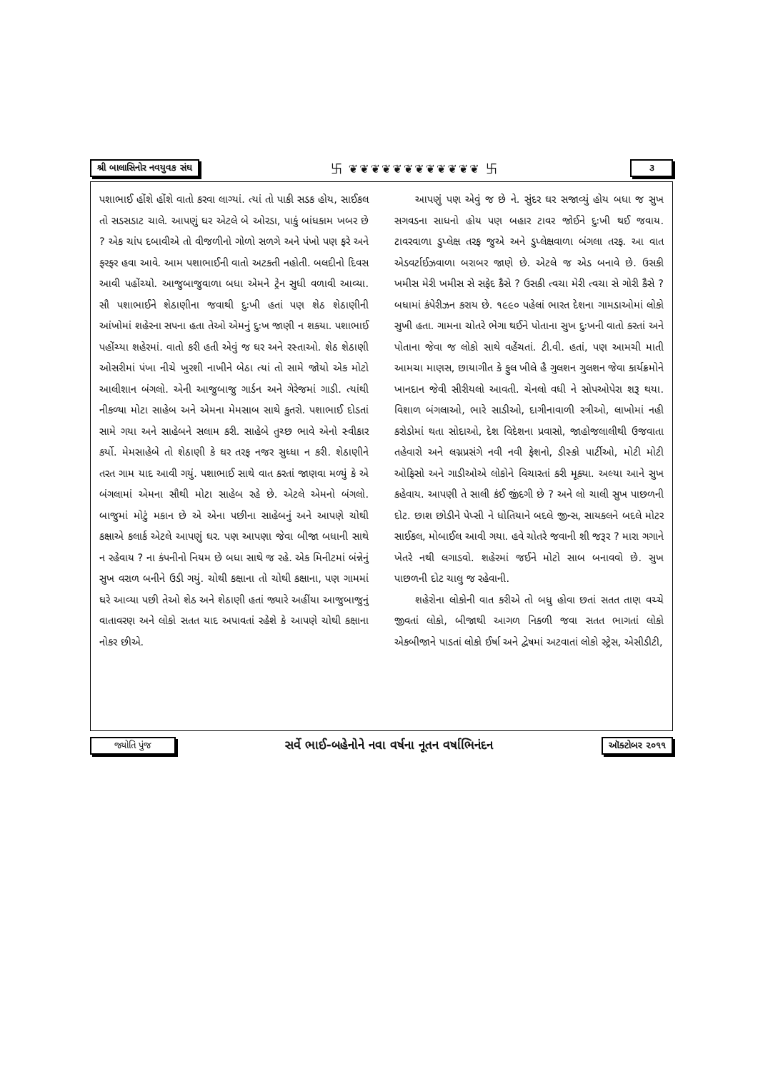શ્રી બાલાસિનોર નવયુવક સંઘ 卐 ❦❦❦❦❦❦❦❦❦❦❦❦ 卐 ૩
પશાભાઈ હોંશે હોંશે વાતો કરવા લાગ્યાં. ત્યાં તો પાકી સડક હોય, સાઈકલ તો સડસડાટ ચાલે. આપણું ઘર એટલે બે ઓરડા, પાકું બાંધકામ ખબર છે ? એક ચાંપ દબાવીએ તો વીજળીનો ગોળો સળગે અને પંખો પણ ફરે અને ફરફર હવા આવે. આમ પશાભાઈની વાતો અટકતી નહોતી. બલદીનો દિવસ આવી પહોંચ્યો. આજુબાજુવાળા બધા એમને ટ્રેન સુધી વળાવી આવ્યા. સૌ પશાભાઈને શેઠાણીના જવાથી દુઃખી હતાં પણ શેઠ શેઠાણીની આંખોમાં શહેરના સપના હતા તેઓ એમનું દુઃખ જાણી ન શકયા. પશાભાઈ પહોંચ્યા શહેરમાં. વાતો કરી હતી એવું જ ઘર અને રસ્તાઓ. શેઠ શેઠાણી ઓસરીમાં પંખા નીચે ખુરશી નાખીને બેઠા ત્યાં તો સામે જોયો એક મોટો આલીશાન બંગલો. એની આજુબાજુ ગાર્ડન અને ગેરેજમાં ગાડી. ત્યાંથી નીકળ્યા મોટા સાહેબ અને એમના મેમસાબ સાથે કુતરો. પશાભાઈ દોડતાં સામે ગયા અને સાહેબને સલામ કરી. સાહેબે તુચ્છ ભાવે એનો સ્વીકાર કર્યો. મેમસાહેબે તો શેઠાણી કે ઘર તરફ નજર સુધ્ધા ન કરી. શેઠાણીને તરત ગામ યાદ આવી ગયું. પશાભાઈ સાથે વાત કરતાં જાણવા મળ્યું કે એ બંગલામાં એમના સૌથી મોટા સાહેબ રહે છે. એટલે એમનો બંગલો. બાજુમાં મોટું મકાન છે એ એના પછીના સાહેબનું અને આપણે ચોથી કક્ષાએ કલાર્ક એટલે આપણું ઘર. પણ આપણા જેવા બીજા બધાની સાથે ન રહેવાય ? ના કંપનીનો નિયમ છે બધા સાથે જ રહે. એક મિનીટમાં બંન્નેનું સુખ વરાળ બનીને ઉડી ગયું. ચોથી કક્ષાના તો ચોથી કક્ષાના, પણ ગામમાં ઘરે આવ્યા પછી તેઓ શેઠ અને શેઠાણી હતાં જ્યારે અહીંયા આજુબાજુનું વાતાવરણ અને લોકો સતત યાદ અપાવતાં રહેશે કે આપણે ચોથી કક્ષાના નોકર છીએ.
આપણું પણ એવું જ છે ને. સુંદર ઘર સજાવ્યું હોય બધા જ સુખ સગવડના સાધનો હોય પણ બહાર ટાવર જોઈને દુઃખી થઈ જવાય. ટાવરવાળા ડુપ્લેક્ષ તરફ જુએ અને ડુપ્લેક્ષવાળા બંગલા તરફ. આ વાત એડવર્ટાઈઝવાળા બરાબર જાણે છે. એટલે જ એડ બનાવે છે. ઉસકી ખમીસ મેરી ખમીસ સે સફેદ કૈસે ? ઉસકી ત્વચા મેરી ત્વચા સે ગોરી કૈસે ? બધામાં કંપેરીઝન કરાય છે. ૧૯૯૦ પહેલાં ભારત દેશના ગામડાઓમાં લોકો સુખી હતા. ગામના ચોતરે ભેગા થઈને પોતાના સુખ દુઃખની વાતો કરતાં અને પોતાના જેવા જ લોકો સાથે વહેંચતાં. ટી.વી. હતાં, પણ આમચી માતી આમચા માણસ, છાયાગીત કે ફુલ ખીલે હૈ ગુલશન ગુલશન જેવા કાર્યક્રમોને ખાનદાન જેવી સીરીયલો આવતી. ચેનલો વધી ને સોપઓપેરા શરૂ થયા. વિશાળ બંગલાઓ, ભારે સાડીઓ, દાગીનાવાળી સ્ત્રીઓ, લાખોમાં નહી કરોડોમાં થતા સોદાઓ, દેશ વિદેશના પ્રવાસો, જાહોજલાલીથી ઉજવાતા તહેવારો અને લગ્નપ્રસંગે નવી નવી ફેશનો, ડીસ્કો પાર્ટીઓ, મોટી મોટી ઓફિસો અને ગાડીઓએ લોકોને વિચારતાં કરી મૂક્યા. અલ્યા આને સુખ કહેવાય. આપણી તે સાલી કંઈ જીંદગી છે ? અને લો ચાલી સુખ પાછળની દોટ. છાશ છોડીને પેપ્સી ને ધોતિયાને બદલે જીન્સ, સાયકલને બદલે મોટર સાઈકલ, મોબાઈલ આવી ગયા. હવે ચોતરે જવાની શી જરૂર ? મારા ગગાને ખેતરે નથી લગાડવો. શહેરમાં જઈને મોટો સાબ બનાવવો છે. સુખ પાછળની દોટ ચાલુ જ રહેવાની.
શહેરોના લોકોની વાત કરીએ તો બધુ હોવા છતાં સતત તાણ વચ્ચે જીવતાં લોકો, બીજાથી આગળ નિકળી જવા સતત ભાગતાં લોકો એકબીજાને પાડતાં લોકો ઈર્ષા અને દ્વેષમાં અટવાતાં લોકો સ્ટ્રેસ, એસીડીટી,
જ્યોતિ પુંજ સર્વે ભાઈ-બહેનોને નવા વર્ષના નૂતન વર્ષાભિનંદન ઑક્ટોબર ૨૦૧૧